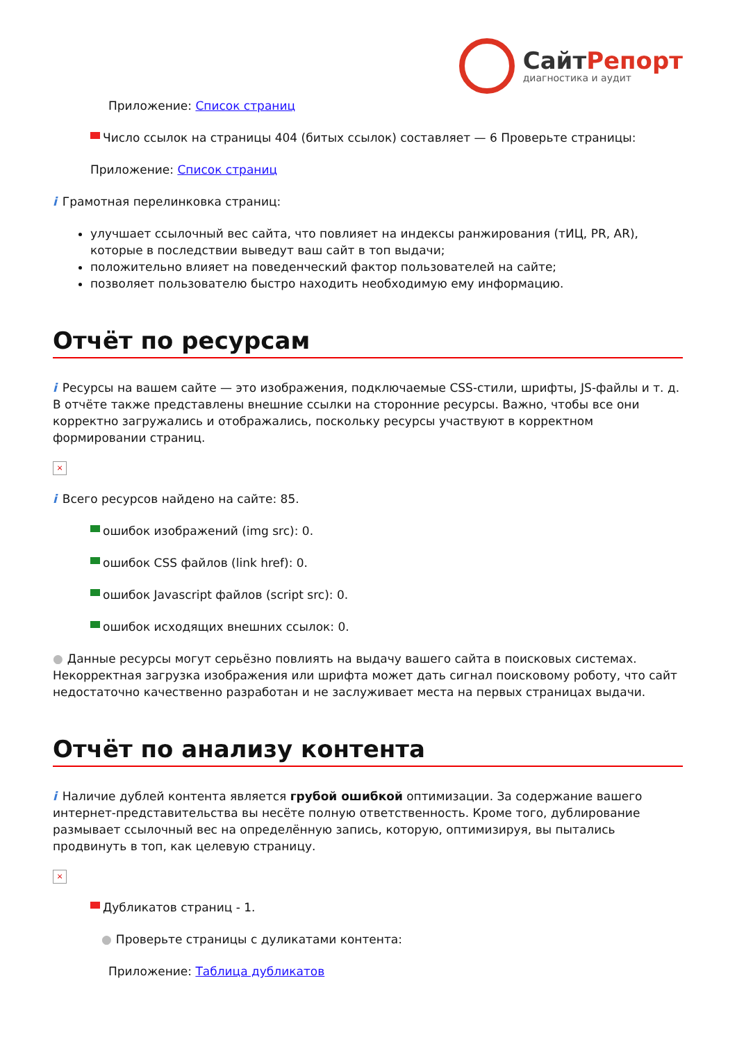СайтРепорт
диагностика и аудит
Приложение: Список страниц
Число ссылок на страницы 404 (битых ссылок) составляет — 6 Проверьте страницы:
Приложение: Список страниц
i Грамотная перелинковка страниц:
улучшает ссылочный вес сайта, что повлияет на индексы ранжирования (тИЦ, PR, AR), которые в последствии выведут ваш сайт в топ выдачи;
положительно влияет на поведенческий фактор пользователей на сайте;
позволяет пользователю быстро находить необходимую ему информацию.
Отчёт по ресурсам
i Ресурсы на вашем сайте — это изображения, подключаемые CSS-стили, шрифты, JS-файлы и т. д. В отчёте также представлены внешние ссылки на сторонние ресурсы. Важно, чтобы все они корректно загружались и отображались, поскольку ресурсы участвуют в корректном формировании страниц.
×
i Всего ресурсов найдено на сайте: 85.
ошибок изображений (img src): 0.
ошибок CSS файлов (link href): 0.
ошибок Javascript файлов (script src): 0.
ошибок исходящих внешних ссылок: 0.
● Данные ресурсы могут серьёзно повлиять на выдачу вашего сайта в поисковых системах. Некорректная загрузка изображения или шрифта может дать сигнал поисковому роботу, что сайт недостаточно качественно разработан и не заслуживает места на первых страницах выдачи.
Отчёт по анализу контента
i Наличие дублей контента является грубой ошибкой оптимизации. За содержание вашего интернет-представительства вы несёте полную ответственность. Кроме того, дублирование размывает ссылочный вес на определённую запись, которую, оптимизируя, вы пытались продвинуть в топ, как целевую страницу.
×
Дубликатов страниц - 1.
● Проверьте страницы с дуликатами контента:
Приложение: Таблица дубликатов